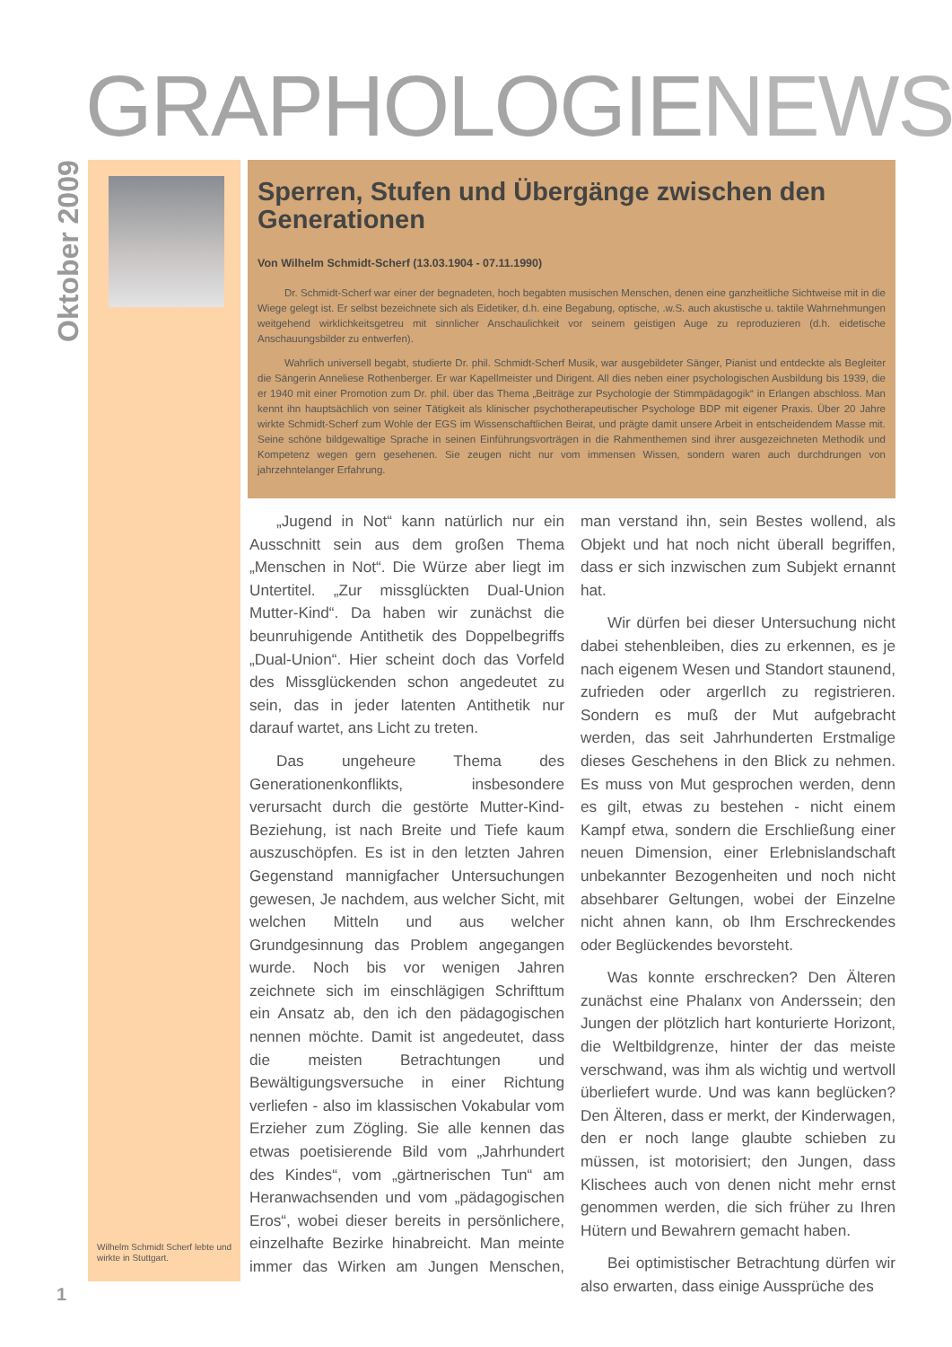GRAPHOLOGIENEWS
Oktober 2009
Wilhelm Schmidt Scherf lebte und wirkte in Stuttgart.
Sperren, Stufen und Übergänge zwischen den Generationen
Von Wilhelm Schmidt-Scherf (13.03.1904 - 07.11.1990)
Dr. Schmidt-Scherf war einer der begnadeten, hoch begabten musischen Menschen, denen eine ganzheitliche Sichtweise mit in die Wiege gelegt ist. Er selbst bezeichnete sich als Eidetiker, d.h. eine Begabung, optische, .w.S. auch akustische u. taktile Wahrnehmungen weitgehend wirklichkeitsgetreu mit sinnlicher Anschaulichkeit vor seinem geistigen Auge zu reproduzieren (d.h. eidetische Anschauungsbilder zu entwerfen).
Wahrlich universell begabt, studierte Dr. phil. Schmidt-Scherf Musik, war ausgebildeter Sänger, Pianist und entdeckte als Begleiter die Sängerin Anneliese Rothenberger. Er war Kapellmeister und Dirigent. All dies neben einer psychologischen Ausbildung bis 1939, die er 1940 mit einer Promotion zum Dr. phil. über das Thema „Beiträge zur Psychologie der Stimmpädagogik“ in Erlangen abschloss. Man kennt ihn hauptsächlich von seiner Tätigkeit als klinischer psychotherapeutischer Psychologe BDP mit eigener Praxis. Über 20 Jahre wirkte Schmidt-Scherf zum Wohle der EGS im Wissenschaftlichen Beirat, und prägte damit unsere Arbeit in entscheidendem Masse mit. Seine schöne bildgewaltige Sprache in seinen Einführungsvorträgen in die Rahmenthemen sind ihrer ausgezeichneten Methodik und Kompetenz wegen gern gesehenen. Sie zeugen nicht nur vom immensen Wissen, sondern waren auch durchdrungen von jahrzehntelanger Erfahrung.
„Jugend in Not“ kann natürlich nur ein Ausschnitt sein aus dem großen Thema „Menschen in Not“. Die Würze aber liegt im Untertitel. „Zur missglückten Dual-Union Mutter-Kind“. Da haben wir zunächst die beunruhigende Antithetik des Doppelbegriffs „Dual-Union“. Hier scheint doch das Vorfeld des Missglückenden schon angedeutet zu sein, das in jeder latenten Antithetik nur darauf wartet, ans Licht zu treten.
Das ungeheure Thema des Generationenkonflikts, insbesondere verursacht durch die gestörte Mutter-Kind-Beziehung, ist nach Breite und Tiefe kaum auszuschöpfen. Es ist in den letzten Jahren Gegenstand mannigfacher Untersuchungen gewesen, Je nachdem, aus welcher Sicht, mit welchen Mitteln und aus welcher Grundgesinnung das Problem angegangen wurde. Noch bis vor wenigen Jahren zeichnete sich im einschlägigen Schrifttum ein Ansatz ab, den ich den pädagogischen nennen möchte. Damit ist angedeutet, dass die meisten Betrachtungen und Bewältigungsversuche in einer Richtung verliefen - also im klassischen Vokabular vom Erzieher zum Zögling. Sie alle kennen das etwas poetisierende Bild vom „Jahrhundert des Kindes“, vom „gärtnerischen Tun“ am Heranwachsenden und vom „pädagogischen Eros“, wobei dieser bereits in persönlichere, einzelhafte Bezirke hinabreicht. Man meinte immer das Wirken am Jungen Menschen, man verstand ihn, sein Bestes wollend, als Objekt und hat noch nicht überall begriffen, dass er sich inzwischen zum Subjekt ernannt hat.
Wir dürfen bei dieser Untersuchung nicht dabei stehenbleiben, dies zu erkennen, es je nach eigenem Wesen und Standort staunend, zufrieden oder argerlIch zu registrieren. Sondern es muß der Mut aufgebracht werden, das seit Jahrhunderten Erstmalige dieses Geschehens in den Blick zu nehmen. Es muss von Mut gesprochen werden, denn es gilt, etwas zu bestehen - nicht einem Kampf etwa, sondern die Erschließung einer neuen Dimension, einer Erlebnislandschaft unbekannter Bezogenheiten und noch nicht absehbarer Geltungen, wobei der Einzelne nicht ahnen kann, ob Ihm Erschreckendes oder Beglückendes bevorsteht.
Was konnte erschrecken? Den Älteren zunächst eine Phalanx von Anderssein; den Jungen der plötzlich hart konturierte Horizont, die Weltbildgrenze, hinter der das meiste verschwand, was ihm als wichtig und wertvoll überliefert wurde. Und was kann beglücken? Den Älteren, dass er merkt, der Kinderwagen, den er noch lange glaubte schieben zu müssen, ist motorisiert; den Jungen, dass Klischees auch von denen nicht mehr ernst genommen werden, die sich früher zu Ihren Hütern und Bewahrern gemacht haben.
Bei optimistischer Betrachtung dürfen wir also erwarten, dass einige Aussprüche des
1